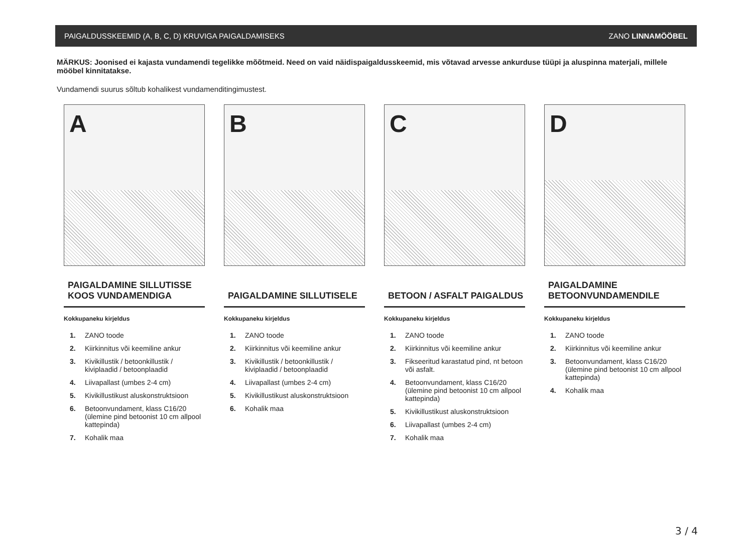PAIGALDUSSKEEMID (A, B, C, D) KRUVIGA PAIGALDAMISEKS ZANO LINNAMÖÖBEL
MÄRKUS: Joonised ei kajasta vundamendi tegelikke mõõtmeid. Need on vaid näidispaigaldusskeemid, mis võtavad arvesse ankurduse tüüpi ja aluspinna materjali, millele mööbel kinnitatakse.
Vundamendi suurus sõltub kohalikest vundamenditingimustest.
A
PAIGALDAMINE SILLUTISSE
KOOS VUNDAMENDIGA
Kokkupaneku kirjeldus
1. ZANO toode
2. Kiirkinnitus või keemiline ankur
3. Kivikillustik / betoonkillustik / kiviplaadid / betoonplaadid
4. Liivapallast (umbes 2-4 cm)
5. Kivikillustikust aluskonstruktsioon
6. Betoonvundament, klass C16/20 (ülemine pind betoonist 10 cm allpool kattepinda)
7. Kohalik maa
B
PAIGALDAMINE SILLUTISELE
Kokkupaneku kirjeldus
1. ZANO toode
2. Kiirkinnitus või keemiline ankur
3. Kivikillustik / betoonkillustik / kiviplaadid / betoonplaadid
4. Liivapallast (umbes 2-4 cm)
5. Kivikillustikust aluskonstruktsioon
6. Kohalik maa
C
BETOON / ASFALT PAIGALDUS
Kokkupaneku kirjeldus
1. ZANO toode
2. Kiirkinnitus või keemiline ankur
3. Fikseeritud karastatud pind, nt betoon või asfalt.
4. Betoonvundament, klass C16/20 (ülemine pind betoonist 10 cm allpool kattepinda)
5. Kivikillustikust aluskonstruktsioon
6. Liivapallast (umbes 2-4 cm)
7. Kohalik maa
D
PAIGALDAMINE
BETOONVUNDAMENDILE
Kokkupaneku kirjeldus
1. ZANO toode
2. Kiirkinnitus või keemiline ankur
3. Betoonvundament, klass C16/20 (ülemine pind betoonist 10 cm allpool kattepinda)
4. Kohalik maa
3 / 4